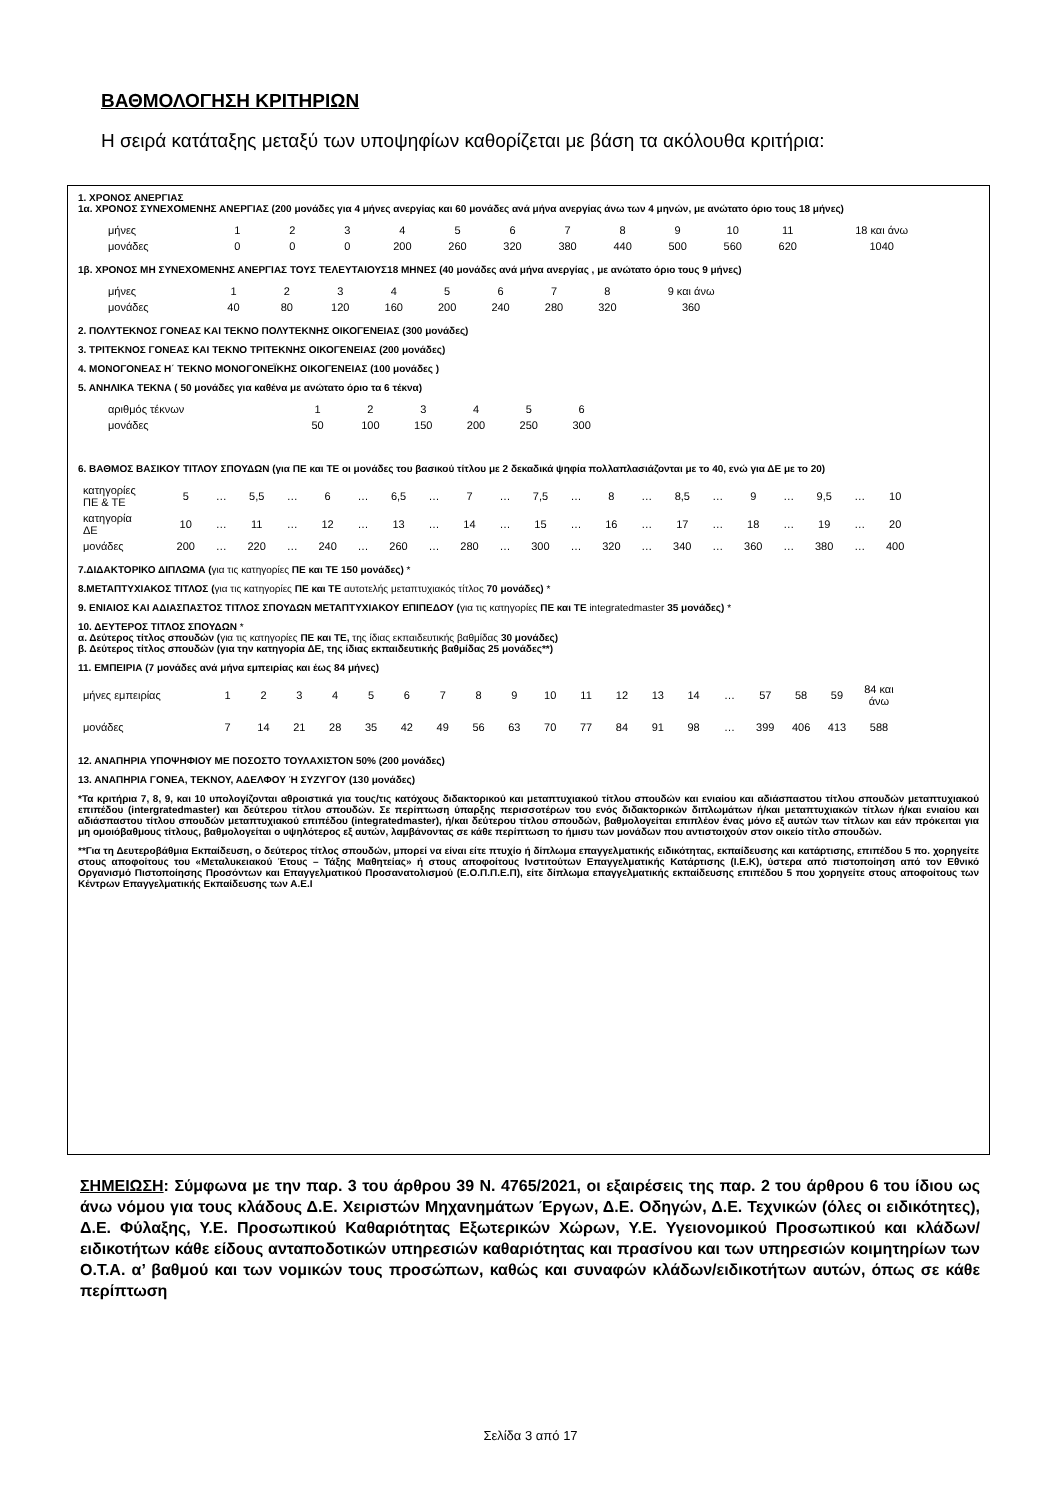ΒΑΘΜΟΛΟΓΗΣΗ ΚΡΙΤΗΡΙΩΝ
Η σειρά κατάταξης μεταξύ των υποψηφίων καθορίζεται με βάση τα ακόλουθα κριτήρια:
1. ΧΡΟΝΟΣ ΑΝΕΡΓΙΑΣ
1α. ΧΡΟΝΟΣ ΣΥΝΕΧΟΜΕΝΗΣ ΑΝΕΡΓΙΑΣ (200 μονάδες για 4 μήνες ανεργίας και 60 μονάδες ανά μήνα ανεργίας άνω των 4 μηνών, με ανώτατο όριο τους 18 μήνες)
| μήνες | 1 | 2 | 3 | 4 | 5 | 6 | 7 | 8 | 9 | 10 | 11 | 18 και άνω |
| μονάδες | 0 | 0 | 0 | 200 | 260 | 320 | 380 | 440 | 500 | 560 | 620 | 1040 |
1β. ΧΡΟΝΟΣ ΜΗ ΣΥΝΕΧΟΜΕΝΗΣ ΑΝΕΡΓΙΑΣ ΤΟΥΣ ΤΕΛΕΥΤΑΙΟΥΣ18 ΜΗΝΕΣ (40 μονάδες ανά μήνα ανεργίας , με ανώτατο όριο τους 9 μήνες)
| μήνες | 1 | 2 | 3 | 4 | 5 | 6 | 7 | 8 | 9 και άνω |
| μονάδες | 40 | 80 | 120 | 160 | 200 | 240 | 280 | 320 | 360 |
2. ΠΟΛΥΤΕΚΝΟΣ ΓΟΝΕΑΣ ΚΑΙ ΤΕΚΝΟ ΠΟΛΥΤΕΚΝΗΣ ΟΙΚΟΓΕΝΕΙΑΣ (300 μονάδες)
3. ΤΡΙΤΕΚΝΟΣ ΓΟΝΕΑΣ ΚΑΙ ΤΕΚΝΟ ΤΡΙΤΕΚΝΗΣ ΟΙΚΟΓΕΝΕΙΑΣ (200 μονάδες)
4. ΜΟΝΟΓΟΝΕΑΣ Η΄ ΤΕΚΝΟ ΜΟΝΟΓΟΝΕΪΚΗΣ ΟΙΚΟΓΕΝΕΙΑΣ (100 μονάδες )
5. ΑΝΗΛΙΚΑ ΤΕΚΝΑ ( 50 μονάδες για καθένα με ανώτατο όριο τα 6 τέκνα)
| αριθμός τέκνων | 1 | 2 | 3 | 4 | 5 | 6 |
| μονάδες | 50 | 100 | 150 | 200 | 250 | 300 |
6. ΒΑΘΜΟΣ ΒΑΣΙΚΟΥ ΤΙΤΛΟΥ ΣΠΟΥΔΩΝ (για ΠΕ και ΤΕ οι μονάδες του βασικού τίτλου με 2 δεκαδικά ψηφία πολλαπλασιάζονται με το 40, ενώ για ΔΕ με το 20)
| κατηγορίες ΠΕ & ΤΕ | 5 | … | 5,5 | … | 6 | … | 6,5 | … | 7 | … | 7,5 | … | 8 | … | 8,5 | … | 9 | … | 9,5 | … | 10 |
| κατηγορία ΔΕ | 10 | … | 11 | … | 12 | … | 13 | … | 14 | … | 15 | … | 16 | … | 17 | … | 18 | … | 19 | … | 20 |
| μονάδες | 200 | … | 220 | … | 240 | … | 260 | … | 280 | … | 300 | … | 320 | … | 340 | … | 360 | … | 380 | … | 400 |
7.ΔΙΔΑΚΤΟΡΙΚΟ ΔΙΠΛΩΜΑ (για τις κατηγορίες ΠΕ και ΤΕ 150 μονάδες) *
8.ΜΕΤΑΠΤΥΧΙΑΚΟΣ ΤΙΤΛΟΣ (για τις κατηγορίες ΠΕ και ΤΕ αυτοτελής μεταπτυχιακός τίτλος 70 μονάδες) *
9. ΕΝΙΑΙΟΣ ΚΑΙ ΑΔΙΑΣΠΑΣΤΟΣ ΤΙΤΛΟΣ ΣΠΟΥΔΩΝ ΜΕΤΑΠΤΥΧΙΑΚΟΥ ΕΠΙΠΕΔΟΥ (για τις κατηγορίες ΠΕ και ΤΕ integratedmaster 35 μονάδες) *
10. ΔΕΥΤΕΡΟΣ ΤΙΤΛΟΣ ΣΠΟΥΔΩΝ *
α. Δεύτερος τίτλος σπουδών (για τις κατηγορίες ΠΕ και ΤΕ, της ίδιας εκπαιδευτικής βαθμίδας 30 μονάδες)
β. Δεύτερος τίτλος σπουδών (για την κατηγορία ΔΕ, της ίδιας εκπαιδευτικής βαθμίδας 25 μονάδες**)
11. ΕΜΠΕΙΡΙΑ (7 μονάδες ανά μήνα εμπειρίας και έως 84 μήνες)
| μήνες εμπειρίας | 1 | 2 | 3 | 4 | 5 | 6 | 7 | 8 | 9 | 10 | 11 | 12 | 13 | 14 | … | 57 | 58 | 59 | 84 και άνω |
| μονάδες | 7 | 14 | 21 | 28 | 35 | 42 | 49 | 56 | 63 | 70 | 77 | 84 | 91 | 98 | … | 399 | 406 | 413 | 588 |
12. ΑΝΑΠΗΡΙΑ ΥΠΟΨΗΦΙΟΥ ΜΕ ΠΟΣΟΣΤΟ ΤΟΥΛΑΧΙΣΤΟΝ 50% (200 μονάδες)
13. ΑΝΑΠΗΡΙΑ ΓΟΝΕΑ, ΤΕΚΝΟΥ, ΑΔΕΛΦΟΥ Ή ΣΥΖΥΓΟΥ (130 μονάδες)
*Τα κριτήρια 7, 8, 9, και 10 υπολογίζονται αθροιστικά για τους/τις κατόχους διδακτορικού και μεταπτυχιακού τίτλου σπουδών και ενιαίου και αδιάσπαστου τίτλου σπουδών μεταπτυχιακού επιπέδου (intergratedmaster) και δεύτερου τίτλου σπουδών. Σε περίπτωση ύπαρξης περισσοτέρων του ενός διδακτορικών διπλωμάτων ή/και μεταπτυχιακών τίτλων ή/και ενιαίου και αδιάσπαστου τίτλου σπουδών μεταπτυχιακού επιπέδου (integratedmaster), ή/και δεύτερου τίτλου σπουδών, βαθμολογείται επιπλέον ένας μόνο εξ αυτών των τίτλων και εάν πρόκειται για μη ομοιόβαθμους τίτλους, βαθμολογείται ο υψηλότερος εξ αυτών, λαμβάνοντας σε κάθε περίπτωση το ήμισυ των μονάδων που αντιστοιχούν στον οικείο τίτλο σπουδών.
**Για τη Δευτεροβάθμια Εκπαίδευση, ο δεύτερος τίτλος σπουδών, μπορεί να είναι είτε πτυχίο ή δίπλωμα επαγγελματικής ειδικότητας, εκπαίδευσης και κατάρτισης, επιπέδου 5 πο. χορηγείτε στους αποφοίτους του «Μεταλυκειακού Έτους – Τάξης Μαθητείας» ή στους αποφοίτους Ινστιτούτων Επαγγελματικής Κατάρτισης (Ι.Ε.Κ), ύστερα από πιστοποίηση από τον Εθνικό Οργανισμό Πιστοποίησης Προσόντων και Επαγγελματικού Προσανατολισμού (Ε.Ο.Π.Π.Ε.Π), είτε δίπλωμα επαγγελματικής εκπαίδευσης επιπέδου 5 που χορηγείτε στους αποφοίτους των Κέντρων Επαγγελματικής Εκπαίδευσης των Α.Ε.Ι
ΣΗΜΕΙΩΣΗ: Σύμφωνα με την παρ. 3 του άρθρου 39 Ν. 4765/2021, οι εξαιρέσεις της παρ. 2 του άρθρου 6 του ίδιου ως άνω νόμου για τους κλάδους Δ.Ε. Χειριστών Μηχανημάτων Έργων, Δ.Ε. Οδηγών, Δ.Ε. Τεχνικών (όλες οι ειδικότητες), Δ.Ε. Φύλαξης, Υ.Ε. Προσωπικού Καθαριότητας Εξωτερικών Χώρων, Υ.Ε. Υγειονομικού Προσωπικού και κλάδων/ειδικοτήτων κάθε είδους ανταποδοτικών υπηρεσιών καθαριότητας και πρασίνου και των υπηρεσιών κοιμητηρίων των Ο.Τ.Α. α’ βαθμού και των νομικών τους προσώπων, καθώς και συναφών κλάδων/ειδικοτήτων αυτών, όπως σε κάθε περίπτωση
Σελίδα 3 από 17